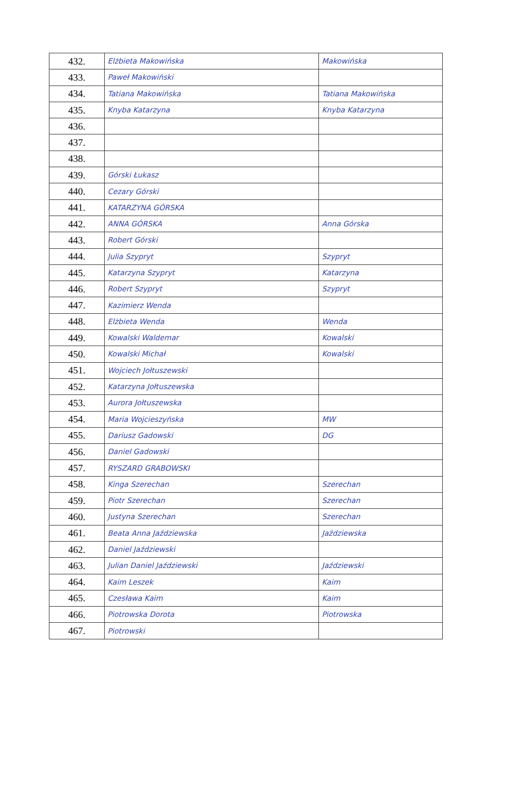| 432. | Elżbieta Makowińska | Makowińska |
| 433. | Paweł Makowiński | |
| 434. | Tatiana Makowińska | Tatiana Makowińska |
| 435. | Knyba Katarzyna | Knyba Katarzyna |
| 436. | | |
| 437. | | |
| 438. | | |
| 439. | Górski Łukasz | |
| 440. | Cezary Górski | |
| 441. | KATARZYNA GÓRSKA | |
| 442. | ANNA GÓRSKA | Anna Górska |
| 443. | Robert Górski | |
| 444. | Julia Szypryt | Szypryt |
| 445. | Katarzyna Szypryt | Katarzyna |
| 446. | Robert Szypryt | Szypryt |
| 447. | Kazimierz Wenda | |
| 448. | Elżbieta Wenda | Wenda |
| 449. | Kowalski Waldemar | Kowalski |
| 450. | Kowalski Michał | Kowalski |
| 451. | Wojciech Jołtuszewski | |
| 452. | Katarzyna Jołtuszewska | |
| 453. | Aurora Jołtuszewska | |
| 454. | Maria Wojcieszyńska | MW |
| 455. | Dariusz Gadowski | DG |
| 456. | Daniel Gadowski | |
| 457. | RYSZARD GRABOWSKI | |
| 458. | Kinga Szerechan | Szerechan |
| 459. | Piotr Szerechan | Szerechan |
| 460. | Justyna Szerechan | Szerechan |
| 461. | Beata Anna Jaździewska | Jaździewska |
| 462. | Daniel Jaździewski | |
| 463. | Julian Daniel Jaździewski | Jaździewski |
| 464. | Kaim Leszek | Kaim |
| 465. | Czesława Kaim | Kaim |
| 466. | Piotrowska Dorota | Piotrowska |
| 467. | Piotrowski | |